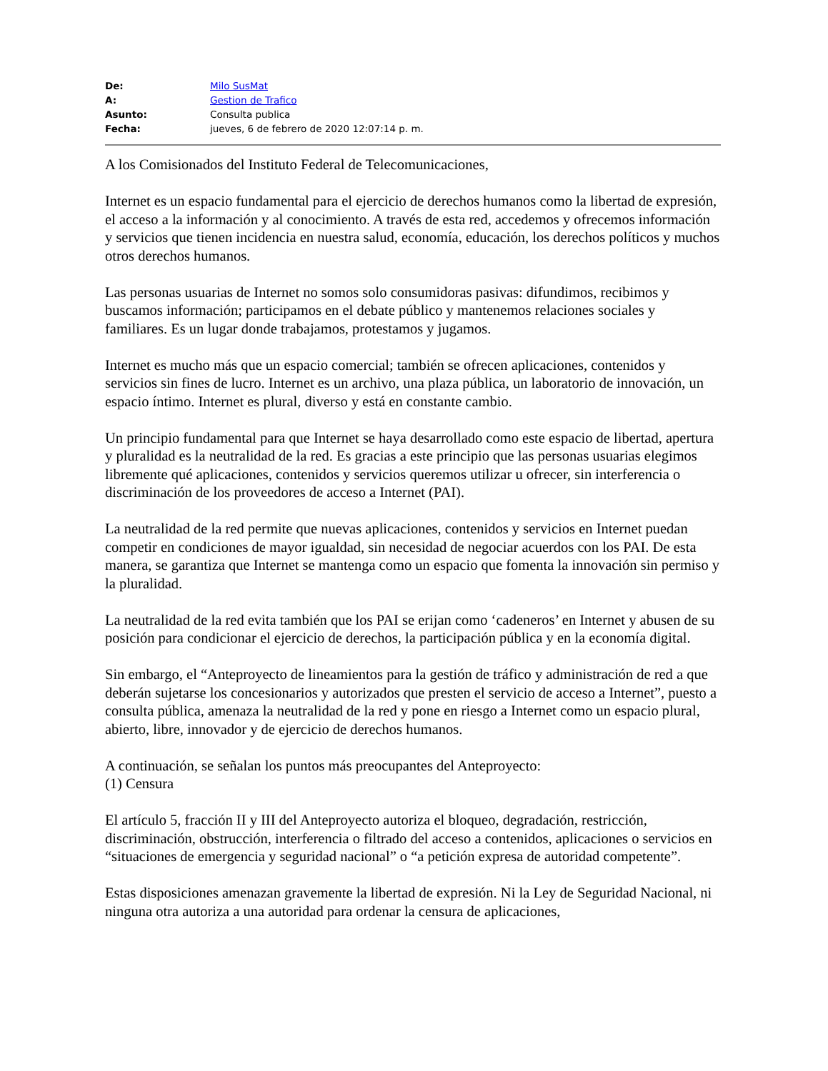| De: | Milo SusMat |
| A: | Gestion de Trafico |
| Asunto: | Consulta publica |
| Fecha: | jueves, 6 de febrero de 2020 12:07:14 p. m. |
A los Comisionados del Instituto Federal de Telecomunicaciones,
Internet es un espacio fundamental para el ejercicio de derechos humanos como la libertad de expresión, el acceso a la información y al conocimiento. A través de esta red, accedemos y ofrecemos información y servicios que tienen incidencia en nuestra salud, economía, educación, los derechos políticos y muchos otros derechos humanos.
Las personas usuarias de Internet no somos solo consumidoras pasivas: difundimos, recibimos y buscamos información; participamos en el debate público y mantenemos relaciones sociales y familiares. Es un lugar donde trabajamos, protestamos y jugamos.
Internet es mucho más que un espacio comercial; también se ofrecen aplicaciones, contenidos y servicios sin fines de lucro. Internet es un archivo, una plaza pública, un laboratorio de innovación, un espacio íntimo. Internet es plural, diverso y está en constante cambio.
Un principio fundamental para que Internet se haya desarrollado como este espacio de libertad, apertura y pluralidad es la neutralidad de la red. Es gracias a este principio que las personas usuarias elegimos libremente qué aplicaciones, contenidos y servicios queremos utilizar u ofrecer, sin interferencia o discriminación de los proveedores de acceso a Internet (PAI).
La neutralidad de la red permite que nuevas aplicaciones, contenidos y servicios en Internet puedan competir en condiciones de mayor igualdad, sin necesidad de negociar acuerdos con los PAI. De esta manera, se garantiza que Internet se mantenga como un espacio que fomenta la innovación sin permiso y la pluralidad.
La neutralidad de la red evita también que los PAI se erijan como ‘cadeneros’ en Internet y abusen de su posición para condicionar el ejercicio de derechos, la participación pública y en la economía digital.
Sin embargo, el “Anteproyecto de lineamientos para la gestión de tráfico y administración de red a que deberán sujetarse los concesionarios y autorizados que presten el servicio de acceso a Internet”, puesto a consulta pública, amenaza la neutralidad de la red y pone en riesgo a Internet como un espacio plural, abierto, libre, innovador y de ejercicio de derechos humanos.
A continuación, se señalan los puntos más preocupantes del Anteproyecto:
(1) Censura
El artículo 5, fracción II y III del Anteproyecto autoriza el bloqueo, degradación, restricción, discriminación, obstrucción, interferencia o filtrado del acceso a contenidos, aplicaciones o servicios en “situaciones de emergencia y seguridad nacional” o “a petición expresa de autoridad competente”.
Estas disposiciones amenazan gravemente la libertad de expresión. Ni la Ley de Seguridad Nacional, ni ninguna otra autoriza a una autoridad para ordenar la censura de aplicaciones,